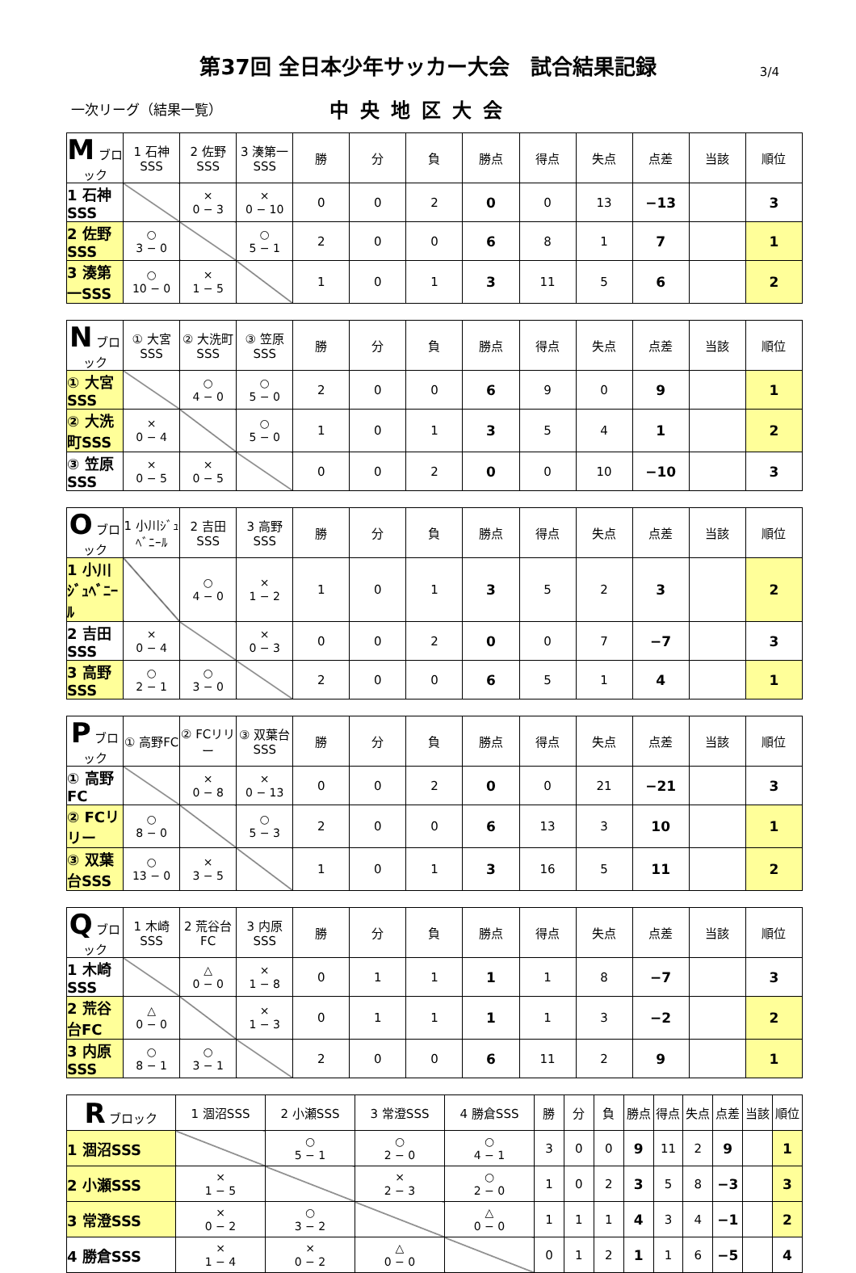第37回 全日本少年サッカー大会　試合結果記録
3/4
一次リーグ（結果一覧）
中央地区大会
| M ブロック | 1 石神SSS | 2 佐野SSS | 3 湊第一SSS | 勝 | 分 | 負 | 勝点 | 得点 | 失点 | 点差 | 当該 | 順位 |
| --- | --- | --- | --- | --- | --- | --- | --- | --- | --- | --- | --- | --- |
| 1 石神SSS | | × 0 − 3 | × 0 − 10 | 0 | 0 | 2 | 0 | 0 | 13 | −13 | | 3 |
| 2 佐野SSS | ○ 3 − 0 | | ○ 5 − 1 | 2 | 0 | 0 | 6 | 8 | 1 | 7 | | 1 |
| 3 湊第一SSS | ○ 10 − 0 | × 1 − 5 | | 1 | 0 | 1 | 3 | 11 | 5 | 6 | | 2 |
| N ブロック | ① 大宮SSS | ② 大洗町SSS | ③ 笠原SSS | 勝 | 分 | 負 | 勝点 | 得点 | 失点 | 点差 | 当該 | 順位 |
| --- | --- | --- | --- | --- | --- | --- | --- | --- | --- | --- | --- | --- |
| ① 大宮SSS | | ○ 4 − 0 | ○ 5 − 0 | 2 | 0 | 0 | 6 | 9 | 0 | 9 | | 1 |
| ② 大洗町SSS | × 0 − 4 | | ○ 5 − 0 | 1 | 0 | 1 | 3 | 5 | 4 | 1 | | 2 |
| ③ 笠原SSS | × 0 − 5 | × 0 − 5 | | 0 | 0 | 2 | 0 | 0 | 10 | −10 | | 3 |
| O ブロック | 1 小川ｼﾞｭﾍﾞﾆｰﾙ | 2 吉田SSS | 3 高野SSS | 勝 | 分 | 負 | 勝点 | 得点 | 失点 | 点差 | 当該 | 順位 |
| --- | --- | --- | --- | --- | --- | --- | --- | --- | --- | --- | --- | --- |
| 1 小川ｼﾞｭﾍﾞﾆｰﾙ | | ○ 4 − 0 | × 1 − 2 | 1 | 0 | 1 | 3 | 5 | 2 | 3 | | 2 |
| 2 吉田SSS | × 0 − 4 | | × 0 − 3 | 0 | 0 | 2 | 0 | 0 | 7 | −7 | | 3 |
| 3 高野SSS | ○ 2 − 1 | ○ 3 − 0 | | 2 | 0 | 0 | 6 | 5 | 1 | 4 | | 1 |
| P ブロック | ① 高野FC | ② FCリリー | ③ 双葉台SSS | 勝 | 分 | 負 | 勝点 | 得点 | 失点 | 点差 | 当該 | 順位 |
| --- | --- | --- | --- | --- | --- | --- | --- | --- | --- | --- | --- | --- |
| ① 高野FC | | × 0 − 8 | × 0 − 13 | 0 | 0 | 2 | 0 | 0 | 21 | −21 | | 3 |
| ② FCリリー | ○ 8 − 0 | | ○ 5 − 3 | 2 | 0 | 0 | 6 | 13 | 3 | 10 | | 1 |
| ③ 双葉台SSS | ○ 13 − 0 | × 3 − 5 | | 1 | 0 | 1 | 3 | 16 | 5 | 11 | | 2 |
| Q ブロック | 1 木崎SSS | 2 荒谷台FC | 3 内原SSS | 勝 | 分 | 負 | 勝点 | 得点 | 失点 | 点差 | 当該 | 順位 |
| --- | --- | --- | --- | --- | --- | --- | --- | --- | --- | --- | --- | --- |
| 1 木崎SSS | | △ 0 − 0 | × 1 − 8 | 0 | 1 | 1 | 1 | 1 | 8 | −7 | | 3 |
| 2 荒谷台FC | △ 0 − 0 | | × 1 − 3 | 0 | 1 | 1 | 1 | 1 | 3 | −2 | | 2 |
| 3 内原SSS | ○ 8 − 1 | ○ 3 − 1 | | 2 | 0 | 0 | 6 | 11 | 2 | 9 | | 1 |
| R ブロック | 1 涸沼SSS | 2 小瀬SSS | 3 常澄SSS | 4 勝倉SSS | 勝 | 分 | 負 | 勝点 | 得点 | 失点 | 点差 | 当該 | 順位 |
| --- | --- | --- | --- | --- | --- | --- | --- | --- | --- | --- | --- | --- | --- |
| 1 涸沼SSS | | ○ 5 − 1 | ○ 2 − 0 | ○ 4 − 1 | 3 | 0 | 0 | 9 | 11 | 2 | 9 | | 1 |
| 2 小瀬SSS | × 1 − 5 | | × 2 − 3 | ○ 2 − 0 | 1 | 0 | 2 | 3 | 5 | 8 | −3 | | 3 |
| 3 常澄SSS | × 0 − 2 | ○ 3 − 2 | | △ 0 − 0 | 1 | 1 | 1 | 4 | 3 | 4 | −1 | | 2 |
| 4 勝倉SSS | × 1 − 4 | × 0 − 2 | △ 0 − 0 | | 0 | 1 | 2 | 1 | 1 | 6 | −5 | | 4 |